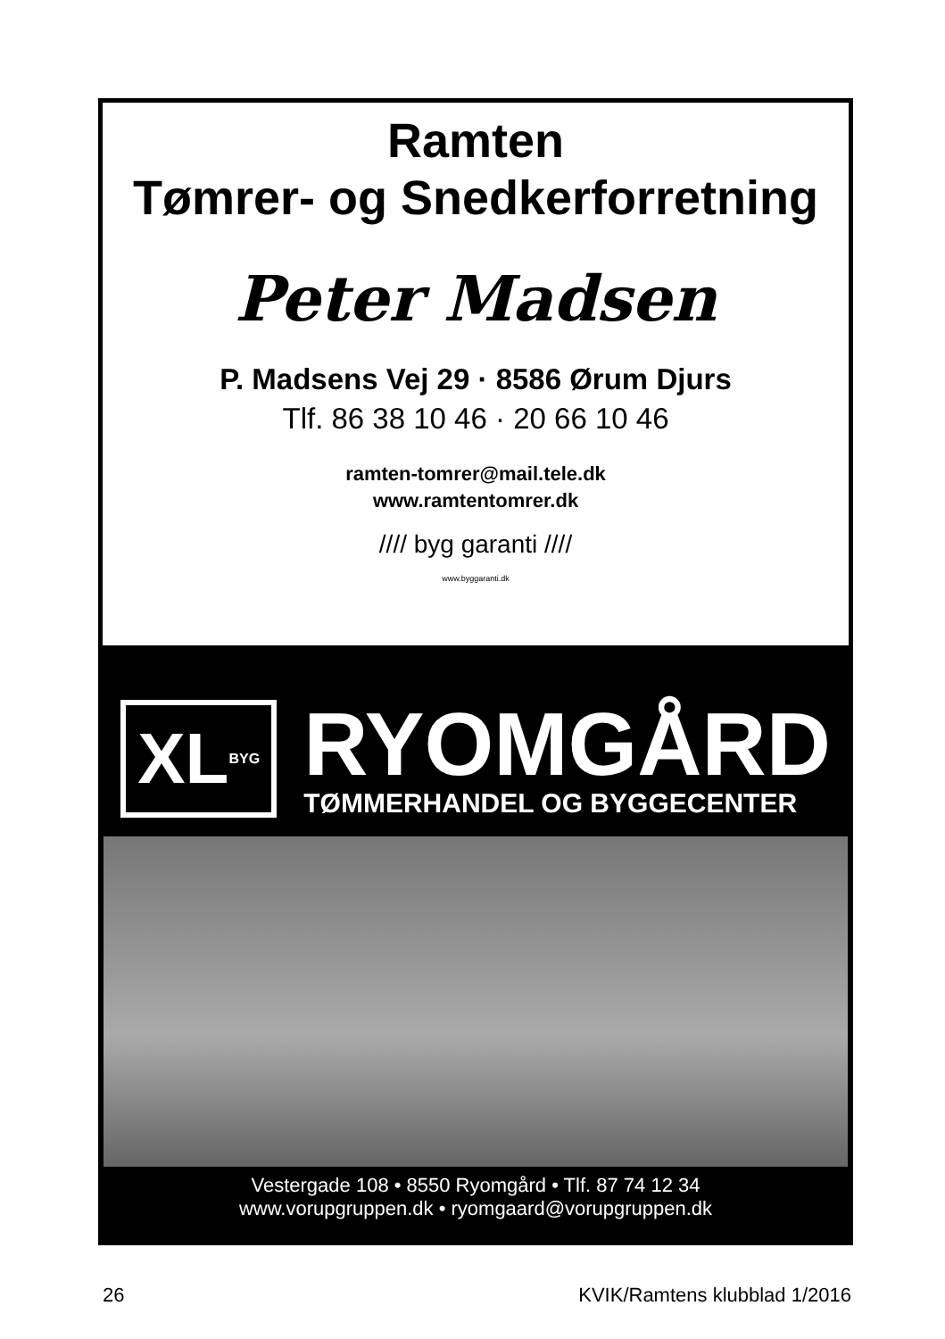Ramten
Tømrer- og Snedkerforretning
Peter Madsen
P. Madsens Vej 29 · 8586 Ørum Djurs
Tlf. 86 38 10 46 · 20 66 10 46
ramten-tomrer@mail.tele.dk
www.ramtentomrer.dk
//// byg garanti ////
www.byggaranti.dk
XL BYG
RYOMGÅRD
TØMMERHANDEL OG BYGGECENTER
Vestergade 108 • 8550 Ryomgård • Tlf. 87 74 12 34
www.vorupgruppen.dk • ryomgaard@vorupgruppen.dk
26 KVIK/Ramtens klubblad 1/2016